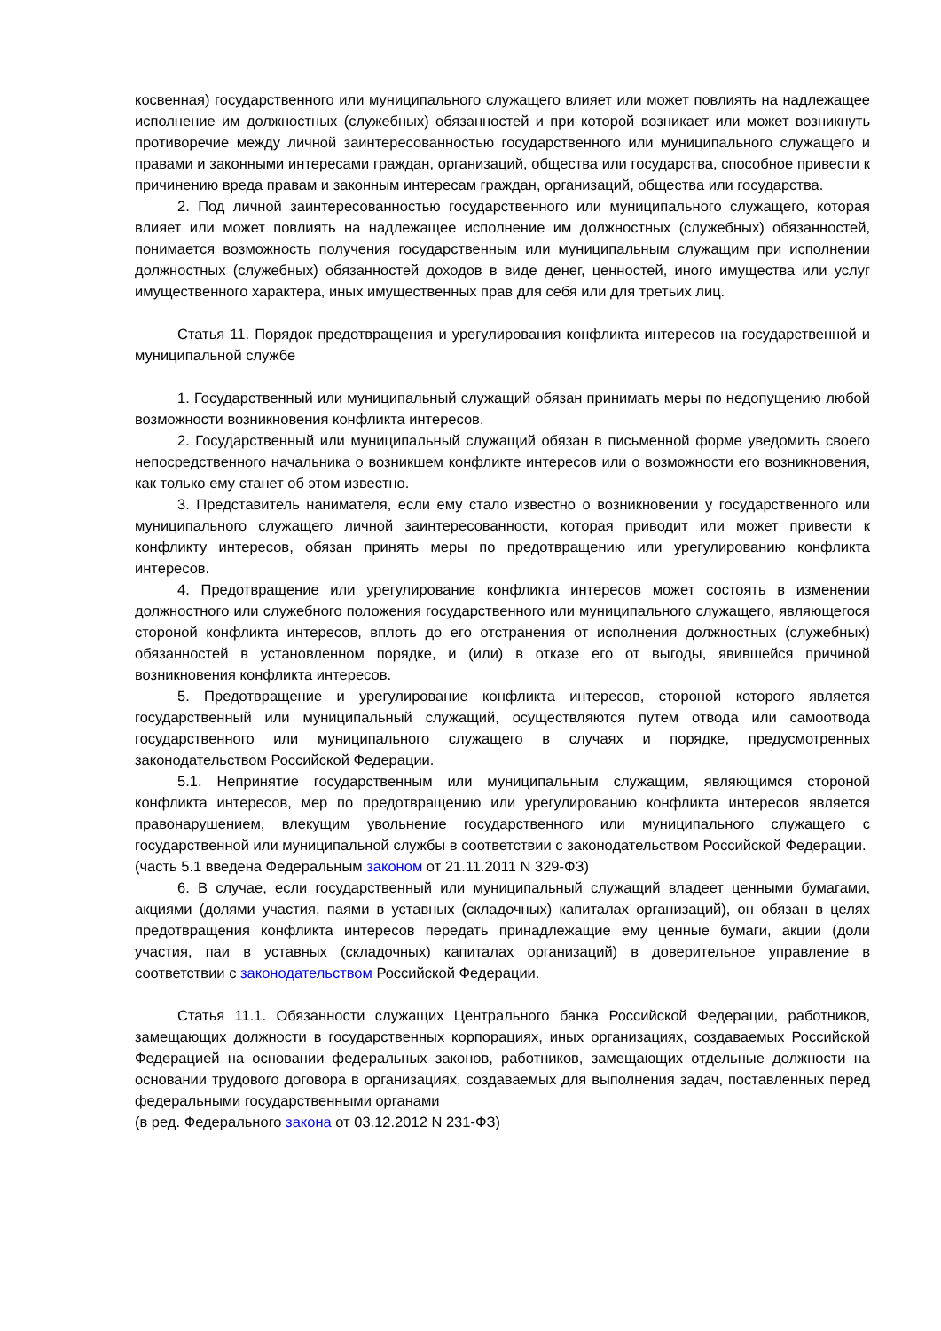косвенная) государственного или муниципального служащего влияет или может повлиять на надлежащее исполнение им должностных (служебных) обязанностей и при которой возникает или может возникнуть противоречие между личной заинтересованностью государственного или муниципального служащего и правами и законными интересами граждан, организаций, общества или государства, способное привести к причинению вреда правам и законным интересам граждан, организаций, общества или государства.
2. Под личной заинтересованностью государственного или муниципального служащего, которая влияет или может повлиять на надлежащее исполнение им должностных (служебных) обязанностей, понимается возможность получения государственным или муниципальным служащим при исполнении должностных (служебных) обязанностей доходов в виде денег, ценностей, иного имущества или услуг имущественного характера, иных имущественных прав для себя или для третьих лиц.
Статья 11. Порядок предотвращения и урегулирования конфликта интересов на государственной и муниципальной службе
1. Государственный или муниципальный служащий обязан принимать меры по недопущению любой возможности возникновения конфликта интересов.
2. Государственный или муниципальный служащий обязан в письменной форме уведомить своего непосредственного начальника о возникшем конфликте интересов или о возможности его возникновения, как только ему станет об этом известно.
3. Представитель нанимателя, если ему стало известно о возникновении у государственного или муниципального служащего личной заинтересованности, которая приводит или может привести к конфликту интересов, обязан принять меры по предотвращению или урегулированию конфликта интересов.
4. Предотвращение или урегулирование конфликта интересов может состоять в изменении должностного или служебного положения государственного или муниципального служащего, являющегося стороной конфликта интересов, вплоть до его отстранения от исполнения должностных (служебных) обязанностей в установленном порядке, и (или) в отказе его от выгоды, явившейся причиной возникновения конфликта интересов.
5. Предотвращение и урегулирование конфликта интересов, стороной которого является государственный или муниципальный служащий, осуществляются путем отвода или самоотвода государственного или муниципального служащего в случаях и порядке, предусмотренных законодательством Российской Федерации.
5.1. Непринятие государственным или муниципальным служащим, являющимся стороной конфликта интересов, мер по предотвращению или урегулированию конфликта интересов является правонарушением, влекущим увольнение государственного или муниципального служащего с государственной или муниципальной службы в соответствии с законодательством Российской Федерации.
(часть 5.1 введена Федеральным законом от 21.11.2011 N 329-ФЗ)
6. В случае, если государственный или муниципальный служащий владеет ценными бумагами, акциями (долями участия, паями в уставных (складочных) капиталах организаций), он обязан в целях предотвращения конфликта интересов передать принадлежащие ему ценные бумаги, акции (доли участия, паи в уставных (складочных) капиталах организаций) в доверительное управление в соответствии с законодательством Российской Федерации.
Статья 11.1. Обязанности служащих Центрального банка Российской Федерации, работников, замещающих должности в государственных корпорациях, иных организациях, создаваемых Российской Федерацией на основании федеральных законов, работников, замещающих отдельные должности на основании трудового договора в организациях, создаваемых для выполнения задач, поставленных перед федеральными государственными органами
(в ред. Федерального закона от 03.12.2012 N 231-ФЗ)